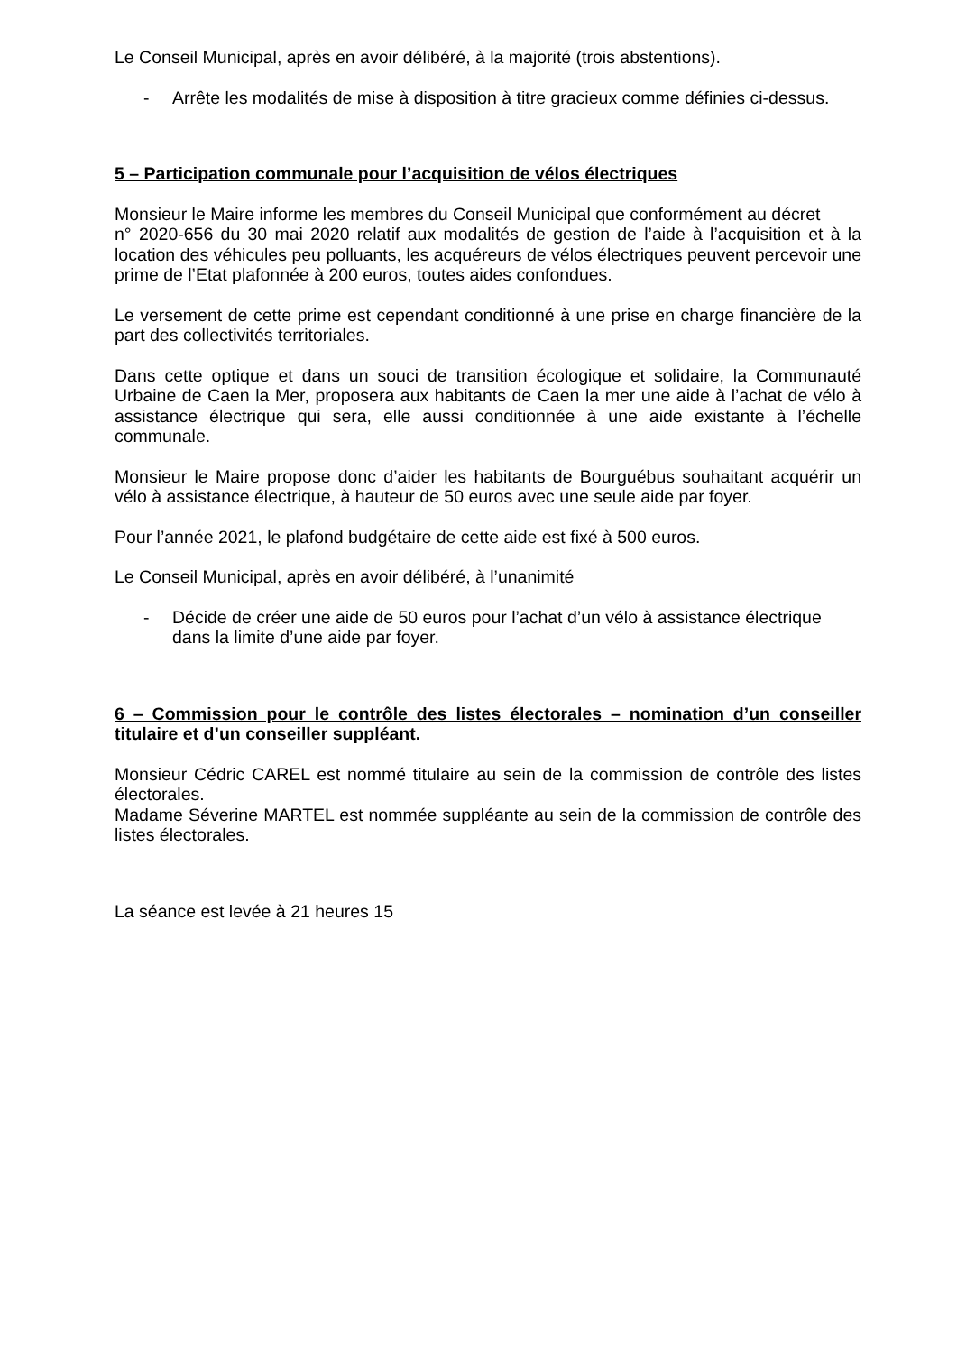Le Conseil Municipal, après en avoir délibéré, à la majorité (trois abstentions).
- Arrête les modalités de mise à disposition à titre gracieux comme définies ci-dessus.
5 – Participation communale pour l’acquisition de vélos électriques
Monsieur le Maire informe les membres du Conseil Municipal que conformément au décret
n° 2020-656 du 30 mai 2020 relatif aux modalités de gestion de l’aide à l’acquisition et à la location des véhicules peu polluants, les acquéreurs de vélos électriques peuvent percevoir une prime de l’Etat plafonnée à 200 euros, toutes aides confondues.
Le versement de cette prime est cependant conditionné à une prise en charge financière de la part des collectivités territoriales.
Dans cette optique et dans un souci de transition écologique et solidaire, la Communauté Urbaine de Caen la Mer, proposera aux habitants de Caen la mer une aide à l’achat de vélo à assistance électrique qui sera, elle aussi conditionnée à une aide existante à l’échelle communale.
Monsieur le Maire propose donc d’aider les habitants de Bourguébus souhaitant acquérir un vélo à assistance électrique, à hauteur de 50 euros avec une seule aide par foyer.
Pour l’année 2021, le plafond budgétaire de cette aide est fixé à 500 euros.
Le Conseil Municipal, après en avoir délibéré, à l’unanimité
- Décide de créer une aide de 50 euros pour l’achat d’un vélo à assistance électrique dans la limite d’une aide par foyer.
6 – Commission pour le contrôle des listes électorales – nomination d’un conseiller titulaire et d’un conseiller suppléant.
Monsieur Cédric CAREL est nommé titulaire au sein de la commission de contrôle des listes électorales.
Madame Séverine MARTEL est nommée suppléante au sein de la commission de contrôle des listes électorales.
La séance est levée à 21 heures 15